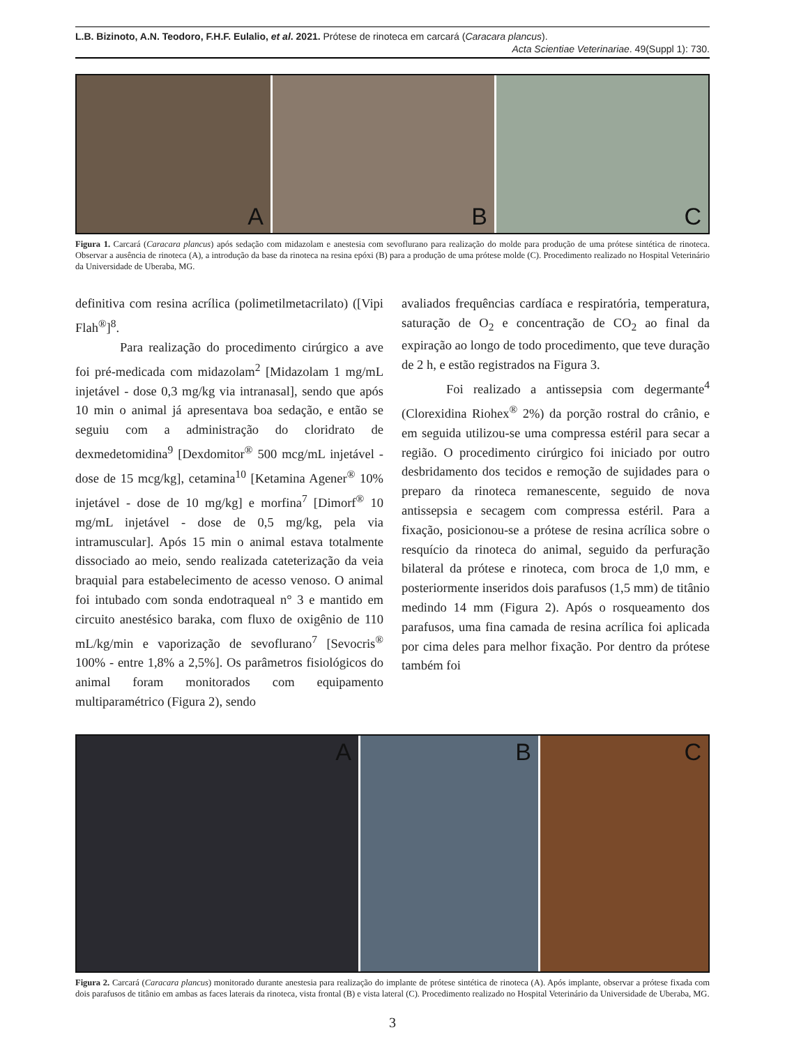L.B. Bizinoto, A.N. Teodoro, F.H.F. Eulalio, et al. 2021. Prótese de rinoteca em carcará (Caracara plancus).
Acta Scientiae Veterinariae. 49(Suppl 1): 730.
A
B
C
Figura 1. Carcará (Caracara plancus) após sedação com midazolam e anestesia com sevoflurano para realização do molde para produção de uma prótese sintética de rinoteca. Observar a ausência de rinoteca (A), a introdução da base da rinoteca na resina epóxi (B) para a produção de uma prótese molde (C). Procedimento realizado no Hospital Veterinário da Universidade de Uberaba, MG.
definitiva com resina acrílica (polimetilmetacrilato) ([Vipi Flah<sup>®</sup>]<sup>8</sup>.
Para realização do procedimento cirúrgico a ave foi pré-medicada com midazolam<sup>2</sup> [Midazolam 1 mg/mL injetável - dose 0,3 mg/kg via intranasal], sendo que após 10 min o animal já apresentava boa sedação, e então se seguiu com a administração do cloridrato de dexmedetomidina<sup>9</sup> [Dexdomitor<sup>®</sup> 500 mcg/mL injetável - dose de 15 mcg/kg], cetamina<sup>10</sup> [Ketamina Agener<sup>®</sup> 10% injetável - dose de 10 mg/kg] e morfina<sup>7</sup> [Dimorf<sup>®</sup> 10 mg/mL injetável - dose de 0,5 mg/kg, pela via intramuscular]. Após 15 min o animal estava totalmente dissociado ao meio, sendo realizada cateterização da veia braquial para estabelecimento de acesso venoso. O animal foi intubado com sonda endotraqueal n° 3 e mantido em circuito anestésico baraka, com fluxo de oxigênio de 110 mL/kg/min e vaporização de sevoflurano<sup>7</sup> [Sevocris<sup>®</sup> 100% - entre 1,8% a 2,5%]. Os parâmetros fisiológicos do animal foram monitorados com equipamento multiparamétrico (Figura 2), sendo
avaliados frequências cardíaca e respiratória, temperatura, saturação de O<sub>2</sub> e concentração de CO<sub>2</sub> ao final da expiração ao longo de todo procedimento, que teve duração de 2 h, e estão registrados na Figura 3.
Foi realizado a antissepsia com degermante<sup>4</sup> (Clorexidina Riohex<sup>®</sup> 2%) da porção rostral do crânio, e em seguida utilizou-se uma compressa estéril para secar a região. O procedimento cirúrgico foi iniciado por outro desbridamento dos tecidos e remoção de sujidades para o preparo da rinoteca remanescente, seguido de nova antissepsia e secagem com compressa estéril. Para a fixação, posicionou-se a prótese de resina acrílica sobre o resquício da rinoteca do animal, seguido da perfuração bilateral da prótese e rinoteca, com broca de 1,0 mm, e posteriormente inseridos dois parafusos (1,5 mm) de titânio medindo 14 mm (Figura 2). Após o rosqueamento dos parafusos, uma fina camada de resina acrílica foi aplicada por cima deles para melhor fixação. Por dentro da prótese também foi
A
B
C
Figura 2. Carcará (Caracara plancus) monitorado durante anestesia para realização do implante de prótese sintética de rinoteca (A). Após implante, observar a prótese fixada com dois parafusos de titânio em ambas as faces laterais da rinoteca, vista frontal (B) e vista lateral (C). Procedimento realizado no Hospital Veterinário da Universidade de Uberaba, MG.
3